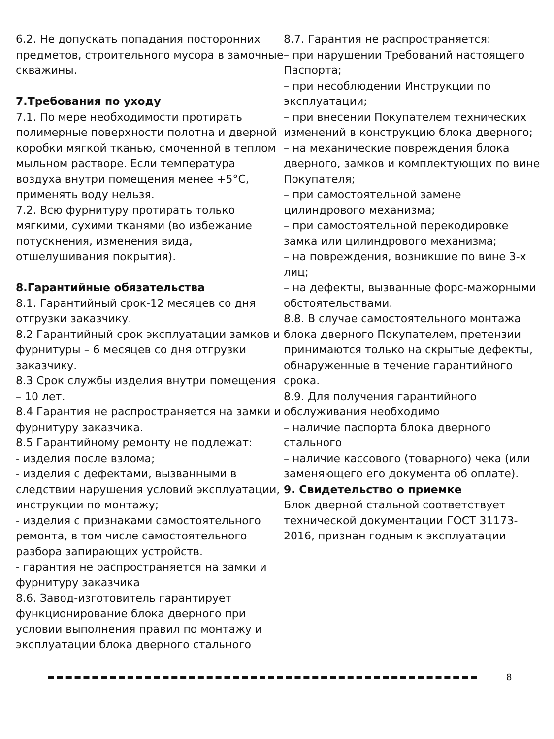6.2. Не допускать попадания посторонних предметов, строительного мусора в замочные скважины.
7.Требования по уходу
7.1. По мере необходимости протирать полимерные поверхности полотна и дверной коробки мягкой тканью, смоченной в теплом мыльном растворе. Если температура воздуха внутри помещения менее +5°С, применять воду нельзя.
7.2. Всю фурнитуру протирать только мягкими, сухими тканями (во избежание потускнения, изменения вида, отшелушивания покрытия).
8.Гарантийные обязательства
8.1. Гарантийный срок-12 месяцев со дня отгрузки заказчику.
8.2 Гарантийный срок эксплуатации замков и фурнитуры – 6 месяцев со дня отгрузки заказчику.
8.3 Срок службы изделия внутри помещения – 10 лет.
8.4 Гарантия не распространяется на замки и фурнитуру заказчика.
8.5 Гарантийному ремонту не подлежат:
- изделия после взлома;
- изделия с дефектами, вызванными в следствии нарушения условий эксплуатации, инструкции по монтажу;
- изделия с признаками самостоятельного ремонта, в том числе самостоятельного разбора запирающих устройств.
- гарантия не распространяется на замки и фурнитуру заказчика
8.6. Завод-изготовитель гарантирует функционирование блока дверного при условии выполнения правил по монтажу и эксплуатации блока дверного стального
8.7. Гарантия не распространяется:
– при нарушении Требований настоящего Паспорта;
– при несоблюдении Инструкции по эксплуатации;
– при внесении Покупателем технических изменений в конструкцию блока дверного;
– на механические повреждения блока дверного, замков и комплектующих по вине Покупателя;
– при самостоятельной замене цилиндрового механизма;
– при самостоятельной перекодировке замка или цилиндрового механизма;
– на повреждения, возникшие по вине 3-х лиц;
– на дефекты, вызванные форс-мажорными обстоятельствами.
8.8. В случае самостоятельного монтажа блока дверного Покупателем, претензии принимаются только на скрытые дефекты, обнаруженные в течение гарантийного срока.
8.9. Для получения гарантийного обслуживания необходимо
– наличие паспорта блока дверного стального
– наличие кассового (товарного) чека (или заменяющего его документа об оплате).
9. Свидетельство о приемке
Блок дверной стальной соответствует технической документации ГОСТ 31173-2016, признан годным к эксплуатации
8